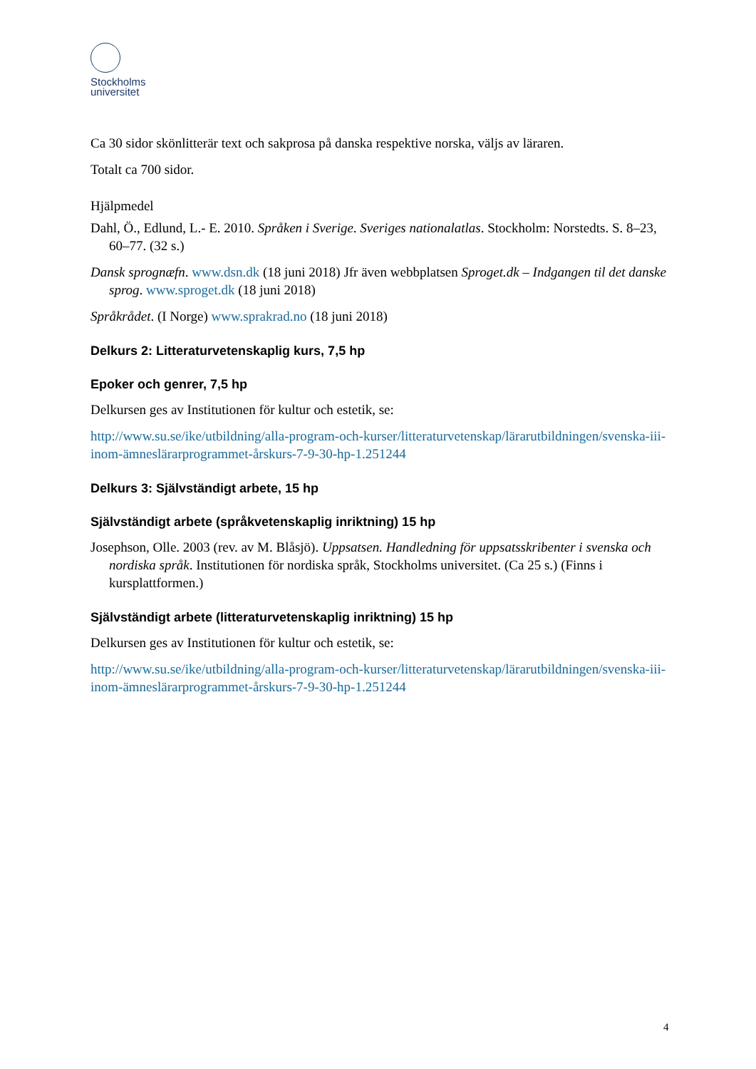Stockholms
universitet
Ca 30 sidor skönlitterär text och sakprosa på danska respektive norska, väljs av läraren.
Totalt ca 700 sidor.
Hjälpmedel
Dahl, Ö., Edlund, L.- E. 2010. Språken i Sverige. Sveriges nationalatlas. Stockholm: Norstedts. S. 8–23, 60–77. (32 s.)
Dansk sprognæfn. www.dsn.dk (18 juni 2018) Jfr även webbplatsen Sproget.dk – Indgangen til det danske sprog. www.sproget.dk (18 juni 2018)
Språkrådet. (I Norge) www.sprakrad.no (18 juni 2018)
Delkurs 2: Litteraturvetenskaplig kurs, 7,5 hp
Epoker och genrer, 7,5 hp
Delkursen ges av Institutionen för kultur och estetik, se:
http://www.su.se/ike/utbildning/alla-program-och-kurser/litteraturvetenskap/lärarutbildningen/svenska-iii-inom-ämneslärarprogrammet-årskurs-7-9-30-hp-1.251244
Delkurs 3: Självständigt arbete, 15 hp
Självständigt arbete (språkvetenskaplig inriktning) 15 hp
Josephson, Olle. 2003 (rev. av M. Blåsjö). Uppsatsen. Handledning för uppsatsskribenter i svenska och nordiska språk. Institutionen för nordiska språk, Stockholms universitet. (Ca 25 s.) (Finns i kursplattformen.)
Självständigt arbete (litteraturvetenskaplig inriktning) 15 hp
Delkursen ges av Institutionen för kultur och estetik, se:
http://www.su.se/ike/utbildning/alla-program-och-kurser/litteraturvetenskap/lärarutbildningen/svenska-iii-inom-ämneslärarprogrammet-årskurs-7-9-30-hp-1.251244
4